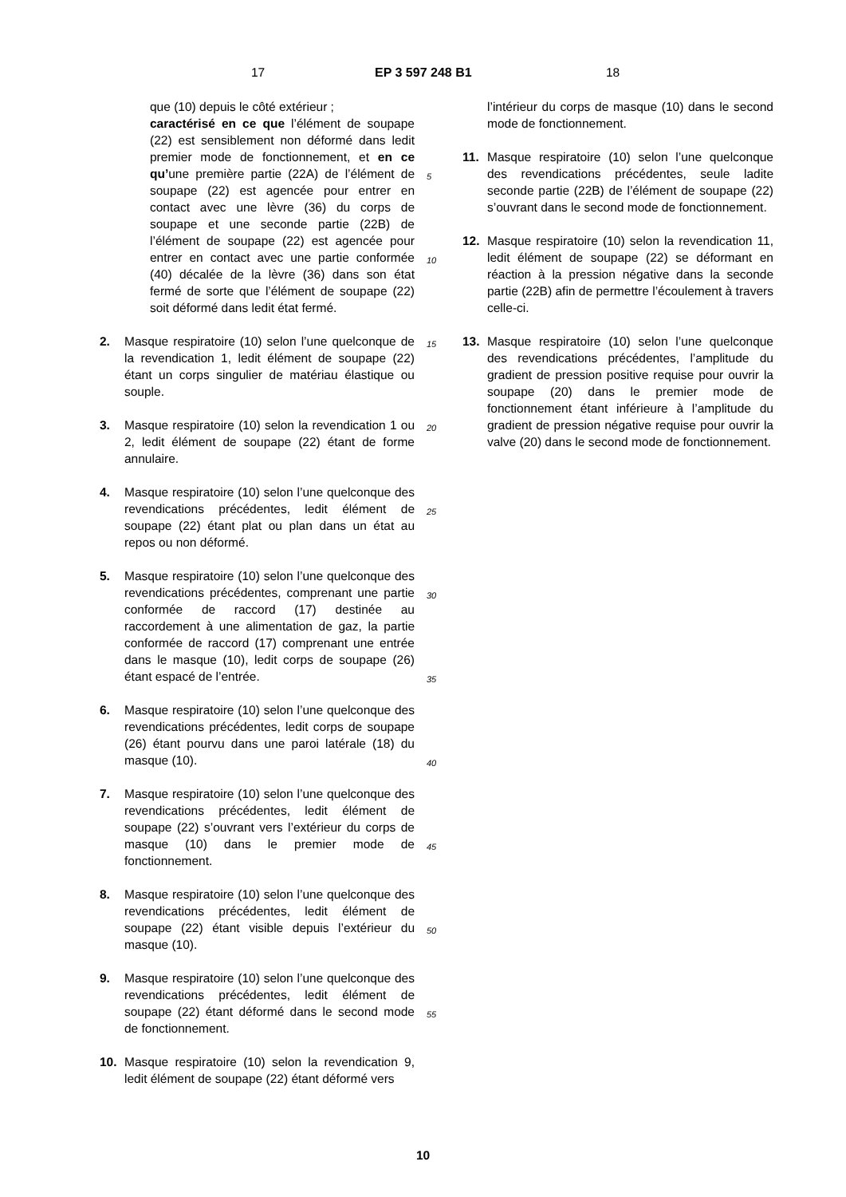17 EP 3 597 248 B1 18
que (10) depuis le côté extérieur ;
caractérisé en ce que l’élément de soupape (22) est sensiblement non déformé dans ledit premier mode de fonctionnement, et en ce qu’une première partie (22A) de l’élément de soupape (22) est agencée pour entrer en contact avec une lèvre (36) du corps de soupape et une seconde partie (22B) de l’élément de soupape (22) est agencée pour entrer en contact avec une partie conformée (40) décalée de la lèvre (36) dans son état fermé de sorte que l’élément de soupape (22) soit déformé dans ledit état fermé.
2. Masque respiratoire (10) selon l’une quelconque de la revendication 1, ledit élément de soupape (22) étant un corps singulier de matériau élastique ou souple.
3. Masque respiratoire (10) selon la revendication 1 ou 2, ledit élément de soupape (22) étant de forme annulaire.
4. Masque respiratoire (10) selon l’une quelconque des revendications précédentes, ledit élément de soupape (22) étant plat ou plan dans un état au repos ou non déformé.
5. Masque respiratoire (10) selon l’une quelconque des revendications précédentes, comprenant une partie conformée de raccord (17) destinée au raccordement à une alimentation de gaz, la partie conformée de raccord (17) comprenant une entrée dans le masque (10), ledit corps de soupape (26) étant espacé de l’entrée.
6. Masque respiratoire (10) selon l’une quelconque des revendications précédentes, ledit corps de soupape (26) étant pourvu dans une paroi latérale (18) du masque (10).
7. Masque respiratoire (10) selon l’une quelconque des revendications précédentes, ledit élément de soupape (22) s’ouvrant vers l’extérieur du corps de masque (10) dans le premier mode de fonctionnement.
8. Masque respiratoire (10) selon l’une quelconque des revendications précédentes, ledit élément de soupape (22) étant visible depuis l’extérieur du masque (10).
9. Masque respiratoire (10) selon l’une quelconque des revendications précédentes, ledit élément de soupape (22) étant déformé dans le second mode de fonctionnement.
10. Masque respiratoire (10) selon la revendication 9, ledit élément de soupape (22) étant déformé vers
5
10
15
20
25
30
35
40
45
50
55
l’intérieur du corps de masque (10) dans le second mode de fonctionnement.
11. Masque respiratoire (10) selon l’une quelconque des revendications précédentes, seule ladite seconde partie (22B) de l’élément de soupape (22) s’ouvrant dans le second mode de fonctionnement.
12. Masque respiratoire (10) selon la revendication 11, ledit élément de soupape (22) se déformant en réaction à la pression négative dans la seconde partie (22B) afin de permettre l’écoulement à travers celle-ci.
13. Masque respiratoire (10) selon l’une quelconque des revendications précédentes, l’amplitude du gradient de pression positive requise pour ouvrir la soupape (20) dans le premier mode de fonctionnement étant inférieure à l’amplitude du gradient de pression négative requise pour ouvrir la valve (20) dans le second mode de fonctionnement.
10